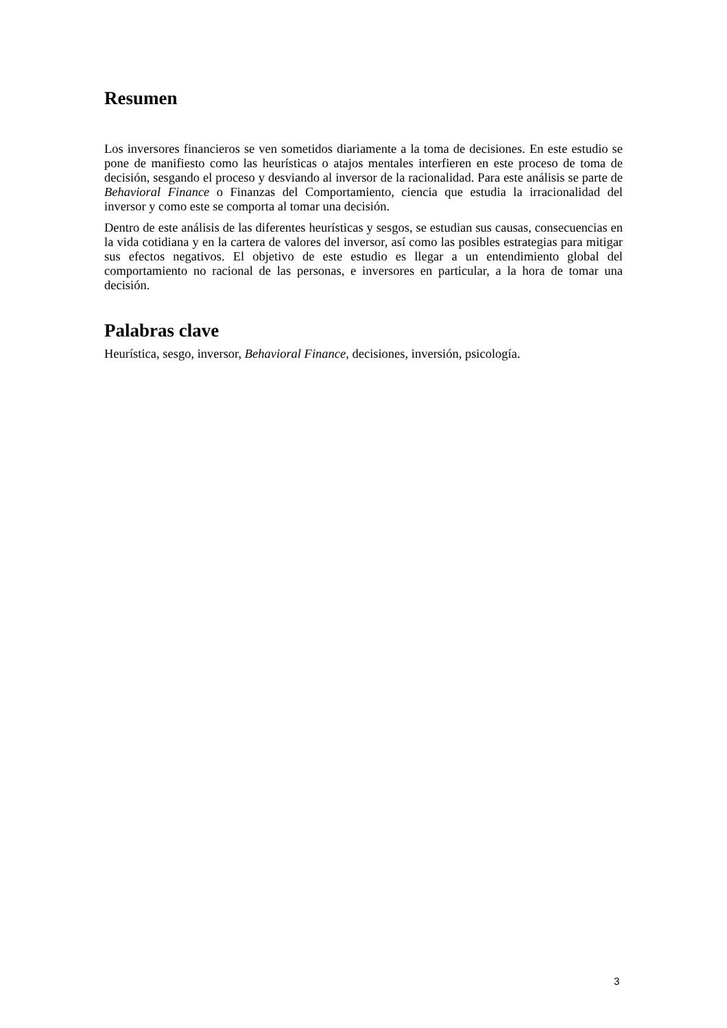Resumen
Los inversores financieros se ven sometidos diariamente a la toma de decisiones. En este estudio se pone de manifiesto como las heurísticas o atajos mentales interfieren en este proceso de toma de decisión, sesgando el proceso y desviando al inversor de la racionalidad. Para este análisis se parte de Behavioral Finance o Finanzas del Comportamiento, ciencia que estudia la irracionalidad del inversor y como este se comporta al tomar una decisión.
Dentro de este análisis de las diferentes heurísticas y sesgos, se estudian sus causas, consecuencias en la vida cotidiana y en la cartera de valores del inversor, así como las posibles estrategias para mitigar sus efectos negativos. El objetivo de este estudio es llegar a un entendimiento global del comportamiento no racional de las personas, e inversores en particular, a la hora de tomar una decisión.
Palabras clave
Heurística, sesgo, inversor, Behavioral Finance, decisiones, inversión, psicología.
3